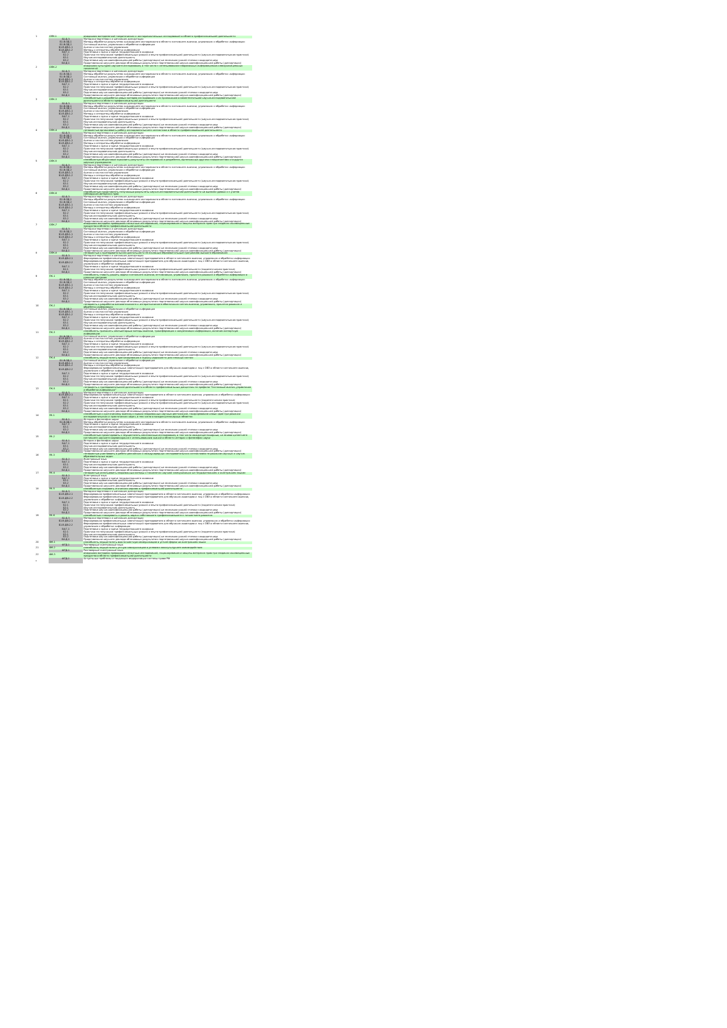| 1 | ОПК-1 | владением методологией теоретических и экспериментальных исследований в области профессиональной деятельности |
| | Б1.Б.3 | Методика подготовки и написания диссертации |
| | Б1.В.ОД.1 | Методы обработки результатов инженерного эксперимента в области системного анализа, управления и обработки информации |
| | Б1.В.ОД.2 | Системный анализ, управление и обработка информации |
| | Б1.В.ДВ.1.1 | Анализ и синтез систем управления |
| | Б1.В.ДВ.1.2 | Методы и алгоритмы обработки информации |
| | Б4.Г.1 | Подготовка к сдаче и сдача государственного экзамена |
| | Б2.2 | Практика по получению профессиональных умений и опыта профессиональной деятельности (научно-исследовательская практика) |
| | Б3.1 | Научно-исследовательская деятельность |
| | Б3.2 | Подготовка научно-квалификационной работы (диссертации) на соискание ученой степени кандидата наук |
| | Б4.Д.1 | Представление научного доклада об основных результатах подготовленной научно-квалификационной работы (диссертации) |
| 2 | ОПК-2 | владением культурой научного исследования, в том числе с использованием современных информационно-коммуникационных технологий |
| | Б1.Б.3 | Методика подготовки и написания диссертации |
| | Б1.В.ОД.1 | Методы обработки результатов инженерного эксперимента в области системного анализа, управления и обработки информации |
| | Б1.В.ОД.2 | Системный анализ, управление и обработка информации |
| | Б1.В.ДВ.1.1 | Анализ и синтез систем управления |
| | Б1.В.ДВ.1.2 | Методы и алгоритмы обработки информации |
| | Б4.Г.1 | Подготовка к сдаче и сдача государственного экзамена |
| | Б2.2 | Практика по получению профессиональных умений и опыта профессиональной деятельности (научно-исследовательская практика) |
| | Б3.1 | Научно-исследовательская деятельность |
| | Б3.2 | Подготовка научно-квалификационной работы (диссертации) на соискание ученой степени кандидата наук |
| | Б4.Д.1 | Представление научного доклада об основных результатах подготовленной научно-квалификационной работы (диссертации) |
| 3 | ОПК-3 | способностью к разработке новых методов исследования и их применению в самостоятельной научно-исследовательской деятельности в области профессиональной деятельности |
| | Б1.Б.3 | Методика подготовки и написания диссертации |
| | Б1.В.ОД.1 | Методы обработки результатов инженерного эксперимента в области системного анализа, управления и обработки информации |
| | Б1.В.ОД.2 | Системный анализ, управление и обработка информации |
| | Б1.В.ДВ.1.1 | Анализ и синтез систем управления |
| | Б1.В.ДВ.1.2 | Методы и алгоритмы обработки информации |
| | Б4.Г.1 | Подготовка к сдаче и сдача государственного экзамена |
| | Б2.2 | Практика по получению профессиональных умений и опыта профессиональной деятельности (научно-исследовательская практика) |
| | Б3.1 | Научно-исследовательская деятельность |
| | Б3.2 | Подготовка научно-квалификационной работы (диссертации) на соискание ученой степени кандидата наук |
| | Б4.Д.1 | Представление научного доклада об основных результатах подготовленной научно-квалификационной работы (диссертации) |
| 4 | ОПК-4 | готовностью организовать работу исследовательского коллектива в области профессиональной деятельности |
| | Б1.Б.3 | Методика подготовки и написания диссертации |
| | Б1.В.ОД.1 | Методы обработки результатов инженерного эксперимента в области системного анализа, управления и обработки информации |
| | Б1.В.ОД.2 | Системный анализ, управление и обработка информации |
| | Б1.В.ДВ.1.1 | Анализ и синтез систем управления |
| | Б1.В.ДВ.1.2 | Методы и алгоритмы обработки информации |
| | Б4.Г.1 | Подготовка к сдаче и сдача государственного экзамена |
| | Б2.2 | Практика по получению профессиональных умений и опыта профессиональной деятельности (научно-исследовательская практика) |
| | Б3.1 | Научно-исследовательская деятельность |
| | Б3.2 | Подготовка научно-квалификационной работы (диссертации) на соискание ученой степени кандидата наук |
| | Б4.Д.1 | Представление научного доклада об основных результатах подготовленной научно-квалификационной работы (диссертации) |
| 5 | ОПК-5 | способностью объективно оценивать результаты исследований и разработок, выполненных другими специалистами и в других научных учреждениях |
| | Б1.Б.3 | Методика подготовки и написания диссертации |
| | Б1.В.ОД.1 | Методы обработки результатов инженерного эксперимента в области системного анализа, управления и обработки информации |
| | Б1.В.ОД.2 | Системный анализ, управление и обработка информации |
| | Б1.В.ДВ.1.1 | Анализ и синтез систем управления |
| | Б1.В.ДВ.1.2 | Методы и алгоритмы обработки информации |
| | Б4.Г.1 | Подготовка к сдаче и сдача государственного экзамена |
| | Б2.2 | Практика по получению профессиональных умений и опыта профессиональной деятельности (научно-исследовательская практика) |
| | Б3.1 | Научно-исследовательская деятельность |
| | Б3.2 | Подготовка научно-квалификационной работы (диссертации) на соискание ученой степени кандидата наук |
| | Б4.Д.1 | Представление научного доклада об основных результатах подготовленной научно-квалификационной работы (диссертации) |
| 6 | ОПК-6 | способностью представлять полученные результаты научно-исследовательской деятельности на высоком уровне и с учетом соблюдения авторских прав |
| | Б1.Б.3 | Методика подготовки и написания диссертации |
| | Б1.В.ОД.1 | Методы обработки результатов инженерного эксперимента в области системного анализа, управления и обработки информации |
| | Б1.В.ОД.2 | Системный анализ, управление и обработка информации |
| | Б1.В.ДВ.1.1 | Анализ и синтез систем управления |
| | Б1.В.ДВ.1.2 | Методы и алгоритмы обработки информации |
| | Б4.Г.1 | Подготовка к сдаче и сдача государственного экзамена |
| | Б2.2 | Практика по получению профессиональных умений и опыта профессиональной деятельности (научно-исследовательская практика) |
| | Б3.1 | Научно-исследовательская деятельность |
| | Б3.2 | Подготовка научно-квалификационной работы (диссертации) на соискание ученой степени кандидата наук |
| | Б4.Д.1 | Представление научного доклада об основных результатах подготовленной научно-квалификационной работы (диссертации) |
| 7 | ОПК-7 | владением методами проведения патентных исследований, лицензирования и защиты авторских прав при создании инновационных продуктов в области профессиональной деятельности |
| | Б1.Б.3 | Методика подготовки и написания диссертации |
| | Б1.В.ОД.2 | Системный анализ, управление и обработка информации |
| | Б1.В.ДВ.1.1 | Анализ и синтез систем управления |
| | Б1.В.ДВ.1.2 | Методы и алгоритмы обработки информации |
| | Б4.Г.1 | Подготовка к сдаче и сдача государственного экзамена |
| | Б2.2 | Практика по получению профессиональных умений и опыта профессиональной деятельности (научно-исследовательская практика) |
| | Б3.1 | Научно-исследовательская деятельность |
| | Б3.2 | Подготовка научно-квалификационной работы (диссертации) на соискание ученой степени кандидата наук |
| | Б4.Д.1 | Представление научного доклада об основных результатах подготовленной научно-квалификационной работы (диссертации) |
| 8 | ОПК-8 | готовностью к преподавательской деятельности по основным образовательным программам высшего образования |
| | Б1.Б.3 | Методика подготовки и написания диссертации |
| | Б1.В.ДВ.2.1 | Формирование профессиональных компетенций преподавателя в области системного анализа, управления и обработки информации |
| | Б1.В.ДВ.2.2 | Формирование профессиональных компетенций преподавателя для обучения инвалидов и лиц с ОВЗ в области системного анализа, управления и обработки информации |
| | Б4.Г.1 | Подготовка к сдаче и сдача государственного экзамена |
| | Б2.1 | Практика по получению профессиональных умений и опыта профессиональной деятельности (педагогическая практика) |
| | Б4.Д.1 | Представление научного доклада об основных результатах подготовленной научно-квалификационной работы (диссертации) |
| 9 | ПК-1 | способность ставить решать задачи системного анализа, оптимизации, управления, принятия решений и обработки информации в сложных системах |
| | Б1.В.ОД.1 | Методы обработки результатов инженерного эксперимента в области системного анализа, управления и обработки информации |
| | Б1.В.ОД.2 | Системный анализ, управление и обработка информации |
| | Б1.В.ДВ.1.1 | Анализ и синтез систем управления |
| | Б1.В.ДВ.1.2 | Методы и алгоритмы обработки информации |
| | Б4.Г.1 | Подготовка к сдаче и сдача государственного экзамена |
| | Б2.2 | Практика по получению профессиональных умений и опыта профессиональной деятельности (научно-исследовательская практика) |
| | Б3.1 | Научно-исследовательская деятельность |
| | Б3.2 | Подготовка научно-квалификационной работы (диссертации) на соискание ученой степени кандидата наук |
| | Б4.Д.1 | Представление научного доклада об основных результатах подготовленной научно-квалификационной работы (диссертации) |
| 10 | ПК-2 | готовность к разработке математического и алгоритмического обеспечения систем анализа, управления, принятия решения и обработки информации |
| | Б1.В.ОД.2 | Системный анализ, управление и обработка информации |
| | Б1.В.ДВ.1.1 | Анализ и синтез систем управления |
| | Б1.В.ДВ.1.2 | Методы и алгоритмы обработки информации |
| | Б4.Г.1 | Подготовка к сдаче и сдача государственного экзамена |
| | Б2.2 | Практика по получению профессиональных умений и опыта профессиональной деятельности (научно-исследовательская практика) |
| | Б3.1 | Научно-исследовательская деятельность |
| | Б3.2 | Подготовка научно-квалификационной работы (диссертации) на соискание ученой степени кандидата наук |
| | Б4.Д.1 | Представление научного доклада об основных результатах подготовленной научно-квалификационной работы (диссертации) |
| 11 | ПК-3 | способность применять компьютерные методы анализа, трансформации и визуализации информации, включая экспертную информацию |
| | Б1.В.ОД.2 | Системный анализ, управление и обработка информации |
| | Б1.В.ДВ.1.1 | Анализ и синтез систем управления |
| | Б1.В.ДВ.1.2 | Методы и алгоритмы обработки информации |
| | Б4.Г.1 | Подготовка к сдаче и сдача государственного экзамена |
| | Б2.2 | Практика по получению профессиональных умений и опыта профессиональной деятельности (научно-исследовательская практика) |
| | Б3.1 | Научно-исследовательская деятельность |
| | Б3.2 | Подготовка научно-квалификационной работы (диссертации) на соискание ученой степени кандидата наук |
| | Б4.Д.1 | Представление научного доклада об основных результатах подготовленной научно-квалификационной работы (диссертации) |
| 12 | ПК-4 | способность осуществлять прогнозирование и оценку надежности для сложных систем |
| | Б1.В.ОД.2 | Системный анализ, управление и обработка информации |
| | Б1.В.ДВ.1.1 | Анализ и синтез систем управления |
| | Б1.В.ДВ.1.2 | Методы и алгоритмы обработки информации |
| | Б1.В.ДВ.2.2 | Формирование профессиональных компетенций преподавателя для обучения инвалидов и лиц с ОВЗ в области системного анализа, управления и обработки информации |
| | Б4.Г.1 | Подготовка к сдаче и сдача государственного экзамена |
| | Б2.2 | Практика по получению профессиональных умений и опыта профессиональной деятельности (научно-исследовательская практика) |
| | Б3.1 | Научно-исследовательская деятельность |
| | Б3.2 | Подготовка научно-квалификационной работы (диссертации) на соискание ученой степени кандидата наук |
| | Б4.Д.1 | Представление научного доклада об основных результатах подготовленной научно-квалификационной работы (диссертации) |
| 13 | ПК-5 | готовность к преподавательской деятельности в области профессиональных дисциплин по профилю "Системный анализ, управление и обработка информации" |
| | Б1.Б.3 | Методика подготовки и написания диссертации |
| | Б1.В.ДВ.2.1 | Формирование профессиональных компетенций преподавателя в области системного анализа, управления и обработки информации |
| | Б4.Г.1 | Подготовка к сдаче и сдача государственного экзамена |
| | Б2.1 | Практика по получению профессиональных умений и опыта профессиональной деятельности (педагогическая практика) |
| | Б2.2 | Практика по получению профессиональных умений и опыта профессиональной деятельности (научно-исследовательская практика) |
| | Б3.1 | Научно-исследовательская деятельность |
| | Б3.2 | Подготовка научно-квалификационной работы (диссертации) на соискание ученой степени кандидата наук |
| | Б4.Д.1 | Представление научного доклада об основных результатах подготовленной научно-квалификационной работы (диссертации) |
| 14 | УК-1 | способностью к критическому анализу и оценке современных научных достижений, генерированию новых идей при решении исследовательских и практических задач, в том числе в междисциплинарных областях |
| | Б1.Б.1 | История и философия науки |
| | Б1.В.ОД.1 | Методы обработки результатов инженерного эксперимента в области системного анализа, управления и обработки информации |
| | Б4.Г.1 | Подготовка к сдаче и сдача государственного экзамена |
| | Б3.1 | Научно-исследовательская деятельность |
| | Б3.2 | Подготовка научно-квалификационной работы (диссертации) на соискание ученой степени кандидата наук |
| | Б4.Д.1 | Представление научного доклада об основных результатах подготовленной научно-квалификационной работы (диссертации) |
| 15 | УК-2 | способностью проектировать и осуществлять комплексные исследования, в том числе междисциплинарные, на основе целостного системного научного мировоззрения с использованием знаний в области истории и философии науки |
| | Б1.Б.1 | История и философия науки |
| | Б4.Г.1 | Подготовка к сдаче и сдача государственного экзамена |
| | Б3.1 | Научно-исследовательская деятельность |
| | Б3.2 | Подготовка научно-квалификационной работы (диссертации) на соискание ученой степени кандидата наук |
| | Б4.Д.1 | Представление научного доклада об основных результатах подготовленной научно-квалификационной работы (диссертации) |
| 16 | УК-3 | готовностью участвовать в работе российских и международных исследовательских коллективов по решению научных и научно-образовательных задач |
| | Б1.Б.2 | Иностранный язык |
| | Б4.Г.1 | Подготовка к сдаче и сдача государственного экзамена |
| | Б3.1 | Научно-исследовательская деятельность |
| | Б3.2 | Подготовка научно-квалификационной работы (диссертации) на соискание ученой степени кандидата наук |
| | Б4.Д.1 | Представление научного доклада об основных результатах подготовленной научно-квалификационной работы (диссертации) |
| 17 | УК-4 | готовностью использовать современные методы и технологии научной коммуникации на государственном и иностранном языках |
| | Б1.Б.2 | Иностранный язык |
| | Б4.Г.1 | Подготовка к сдаче и сдача государственного экзамена |
| | Б3.1 | Научно-исследовательская деятельность |
| | Б3.2 | Подготовка научно-квалификационной работы (диссертации) на соискание ученой степени кандидата наук |
| | Б4.Д.1 | Представление научного доклада об основных результатах подготовленной научно-квалификационной работы (диссертации) |
| 18 | УК-5 | способностью следовать этическим нормам в профессиональной деятельности |
| | Б1.Б.3 | Методика подготовки и написания диссертации |
| | Б1.В.ДВ.2.1 | Формирование профессиональных компетенций преподавателя в области системного анализа, управления и обработки информации |
| | Б1.В.ДВ.2.2 | Формирование профессиональных компетенций преподавателя для обучения инвалидов и лиц с ОВЗ в области системного анализа, управления и обработки информации |
| | Б4.Г.1 | Подготовка к сдаче и сдача государственного экзамена |
| | Б2.1 | Практика по получению профессиональных умений и опыта профессиональной деятельности (педагогическая практика) |
| | Б3.1 | Научно-исследовательская деятельность |
| | Б3.2 | Подготовка научно-квалификационной работы (диссертации) на соискание ученой степени кандидата наук |
| | Б4.Д.1 | Представление научного доклада об основных результатах подготовленной научно-квалификационной работы (диссертации) |
| 19 | УК-6 | способностью планировать и решать задачи собственного профессионального и личностного развития |
| | Б1.Б.3 | Методика подготовки и написания диссертации |
| | Б1.В.ДВ.2.1 | Формирование профессиональных компетенций преподавателя в области системного анализа, управления и обработки информации |
| | Б1.В.ДВ.2.2 | Формирование профессиональных компетенций преподавателя для обучения инвалидов и лиц с ОВЗ в области системного анализа, управления и обработки информации |
| | Б4.Г.1 | Подготовка к сдаче и сдача государственного экзамена |
| | Б2.1 | Практика по получению профессиональных умений и опыта профессиональной деятельности (педагогическая практика) |
| | Б3.1 | Научно-исследовательская деятельность |
| | Б3.2 | Подготовка научно-квалификационной работы (диссертации) на соискание ученой степени кандидата наук |
| | Б4.Д.1 | Представление научного доклада об основных результатах подготовленной научно-квалификационной работы (диссертации) |
| 20 | ФК-1 | способность осуществлять межличностную коммуникацию в устной форме на иностранном языке |
| | ФТД.1 | Разговорный иностранный язык |
| 21 | ФК-2 | способность осуществлять устную коммуникацию в условиях межкультурного взаимодействия |
| | ФТД.1 | Разговорный иностранный язык |
| 22 | ФК-3 | владением методами проведения патентных исследований, лицензирования и защиты авторских прав при создании инновационных продуктов в области профессиональной деятельности |
| | ФТД.2 | Актуальные проблемы и тенденции модернизации системы права РФ |
| * | | |